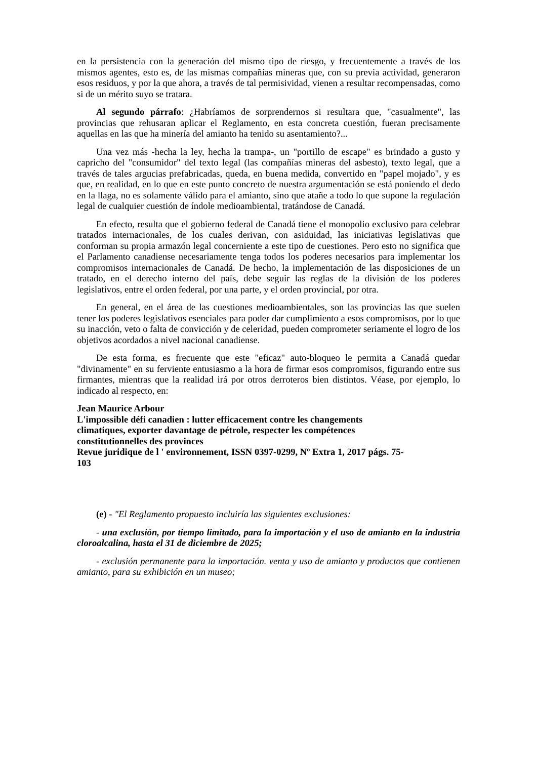en la persistencia con la generación del mismo tipo de riesgo, y frecuentemente a través de los mismos agentes, esto es, de las mismas compañías mineras que, con su previa actividad, generaron esos residuos, y por la que ahora, a través de tal permisividad, vienen a resultar recompensadas, como si de un mérito suyo se tratara.
Al segundo párrafo: ¿Habríamos de sorprendernos si resultara que, "casualmente", las provincias que rehusaran aplicar el Reglamento, en esta concreta cuestión, fueran precisamente aquellas en las que ha minería del amianto ha tenido su asentamiento?...
Una vez más -hecha la ley, hecha la trampa-, un "portillo de escape" es brindado a gusto y capricho del "consumidor" del texto legal (las compañías mineras del asbesto), texto legal, que a través de tales argucias prefabricadas, queda, en buena medida, convertido en "papel mojado", y es que, en realidad, en lo que en este punto concreto de nuestra argumentación se está poniendo el dedo en la llaga, no es solamente válido para el amianto, sino que atañe a todo lo que supone la regulación legal de cualquier cuestión de índole medioambiental, tratándose de Canadá.
En efecto, resulta que el gobierno federal de Canadá tiene el monopolio exclusivo para celebrar tratados internacionales, de los cuales derivan, con asiduidad, las iniciativas legislativas que conforman su propia armazón legal concerniente a este tipo de cuestiones. Pero esto no significa que el Parlamento canadiense necesariamente tenga todos los poderes necesarios para implementar los compromisos internacionales de Canadá. De hecho, la implementación de las disposiciones de un tratado, en el derecho interno del país, debe seguir las reglas de la división de los poderes legislativos, entre el orden federal, por una parte, y el orden provincial, por otra.
En general, en el área de las cuestiones medioambientales, son las provincias las que suelen tener los poderes legislativos esenciales para poder dar cumplimiento a esos compromisos, por lo que su inacción, veto o falta de convicción y de celeridad, pueden comprometer seriamente el logro de los objetivos acordados a nivel nacional canadiense.
De esta forma, es frecuente que este "eficaz" auto-bloqueo le permita a Canadá quedar "divinamente" en su ferviente entusiasmo a la hora de firmar esos compromisos, figurando entre sus firmantes, mientras que la realidad irá por otros derroteros bien distintos. Véase, por ejemplo, lo indicado al respecto, en:
Jean Maurice Arbour
L'impossible défi canadien : lutter efficacement contre les changements
climatiques, exporter davantage de pétrole, respecter les compétences
constitutionnelles des provinces
Revue juridique de l ' environnement, ISSN 0397-0299, Nº Extra 1, 2017 págs. 75-
103
(e) - "El Reglamento propuesto incluiría las siguientes exclusiones:
- una exclusión, por tiempo limitado, para la importación y el uso de amianto en la industria cloroalcalina, hasta el 31 de diciembre de 2025;
- exclusión permanente para la importación. venta y uso de amianto y productos que contienen amianto, para su exhibición en un museo;